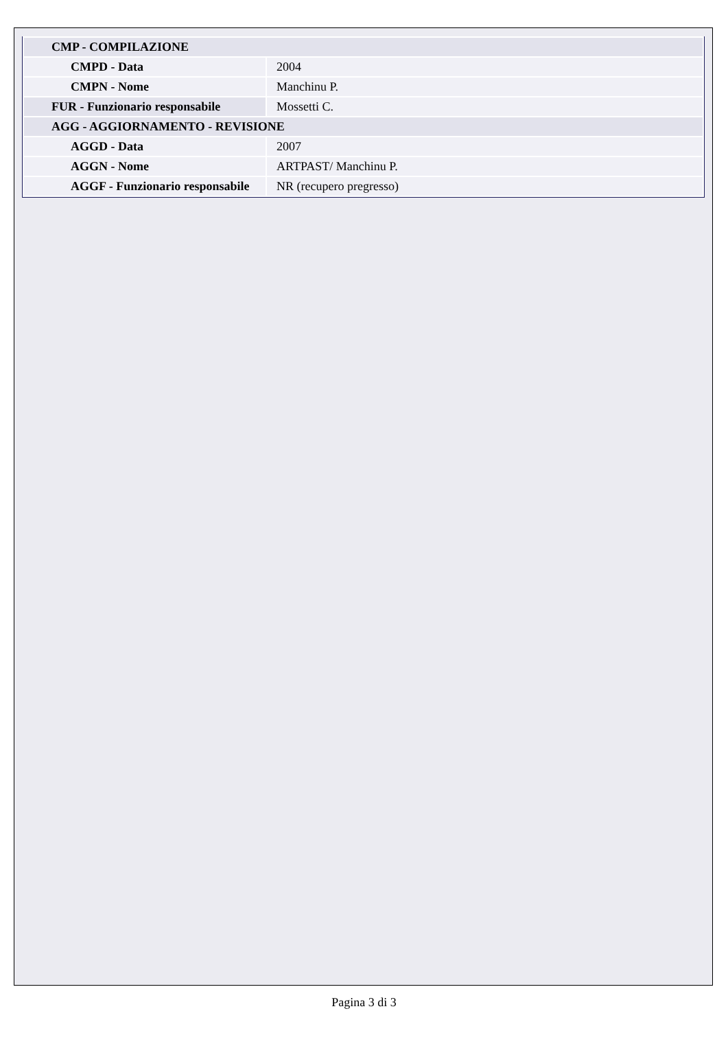| CMP - COMPILAZIONE | |
| CMPD - Data | 2004 |
| CMPN - Nome | Manchinu P. |
| FUR - Funzionario responsabile | Mossetti C. |
| AGG - AGGIORNAMENTO - REVISIONE | |
| AGGD - Data | 2007 |
| AGGN - Nome | ARTPAST/ Manchinu P. |
| AGGF - Funzionario responsabile | NR (recupero pregresso) |
Pagina 3 di 3